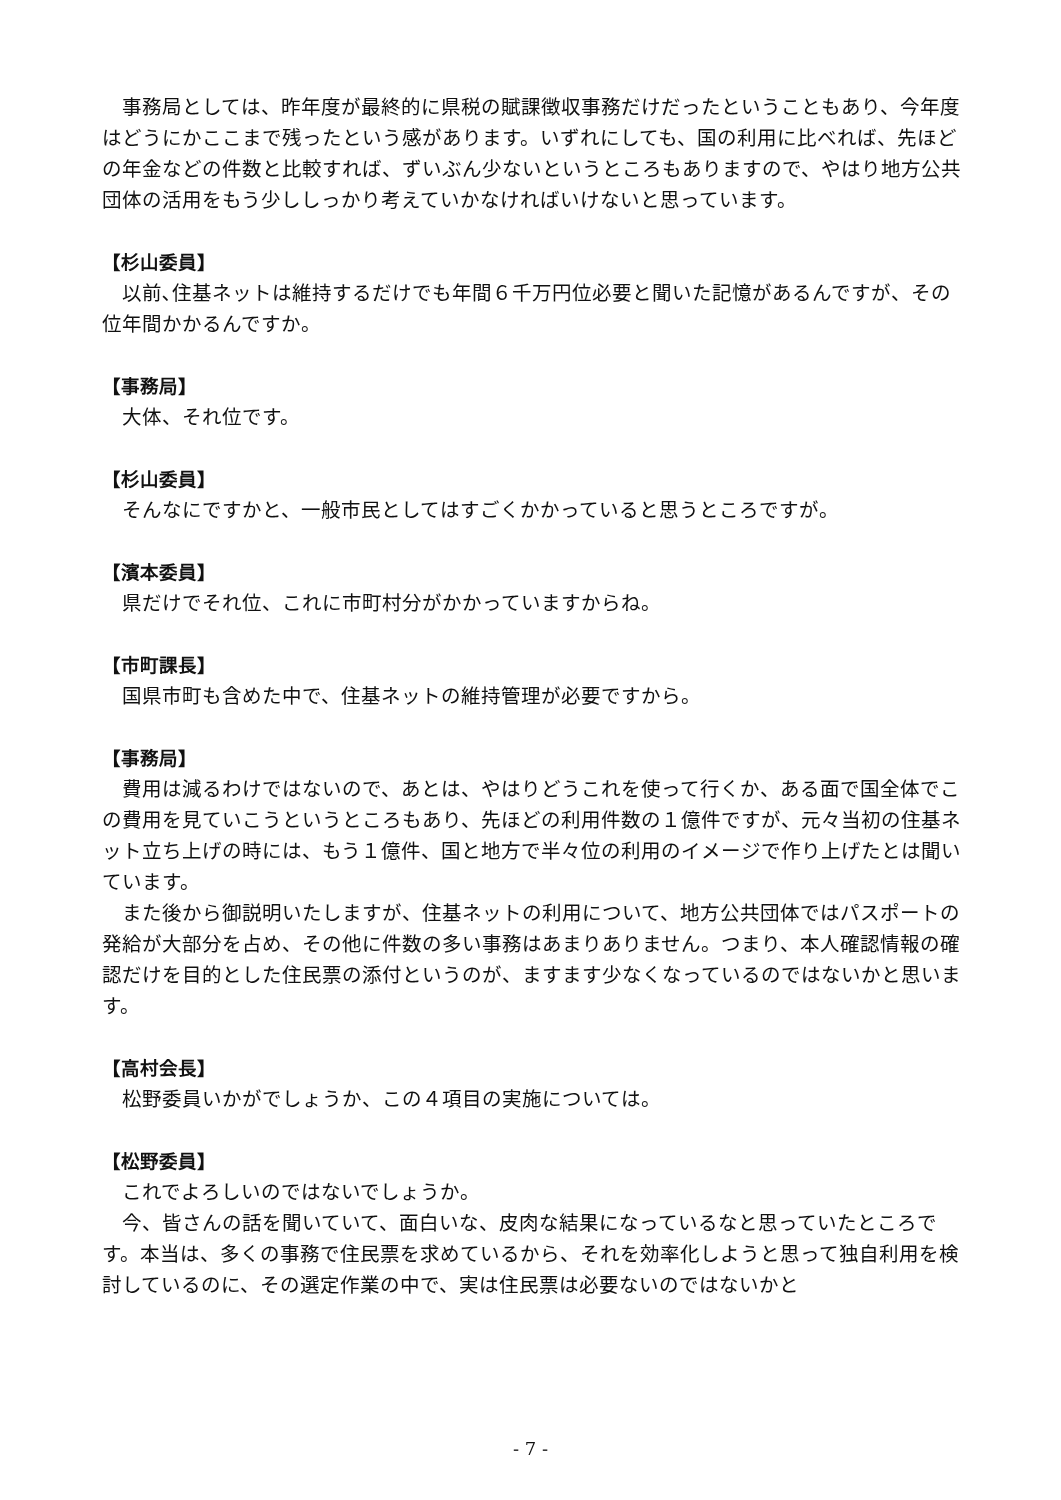事務局としては、昨年度が最終的に県税の賦課徴収事務だけだったということもあり、今年度はどうにかここまで残ったという感があります。いずれにしても、国の利用に比べれば、先ほどの年金などの件数と比較すれば、ずいぶん少ないというところもありますので、やはり地方公共団体の活用をもう少ししっかり考えていかなければいけないと思っています。
【杉山委員】
以前､住基ネットは維持するだけでも年間６千万円位必要と聞いた記憶があるんですが、その位年間かかるんですか。
【事務局】
大体、それ位です。
【杉山委員】
そんなにですかと、一般市民としてはすごくかかっていると思うところですが。
【濱本委員】
県だけでそれ位、これに市町村分がかかっていますからね。
【市町課長】
国県市町も含めた中で、住基ネットの維持管理が必要ですから。
【事務局】
費用は減るわけではないので、あとは、やはりどうこれを使って行くか、ある面で国全体でこの費用を見ていこうというところもあり、先ほどの利用件数の１億件ですが、元々当初の住基ネット立ち上げの時には、もう１億件、国と地方で半々位の利用のイメージで作り上げたとは聞いています。
また後から御説明いたしますが、住基ネットの利用について、地方公共団体ではパスポートの発給が大部分を占め、その他に件数の多い事務はあまりありません。つまり、本人確認情報の確認だけを目的とした住民票の添付というのが、ますます少なくなっているのではないかと思います。
【高村会長】
松野委員いかがでしょうか、この４項目の実施については。
【松野委員】
これでよろしいのではないでしょうか。
今、皆さんの話を聞いていて、面白いな、皮肉な結果になっているなと思っていたところです。本当は、多くの事務で住民票を求めているから、それを効率化しようと思って独自利用を検討しているのに、その選定作業の中で、実は住民票は必要ないのではないかと
- 7 -